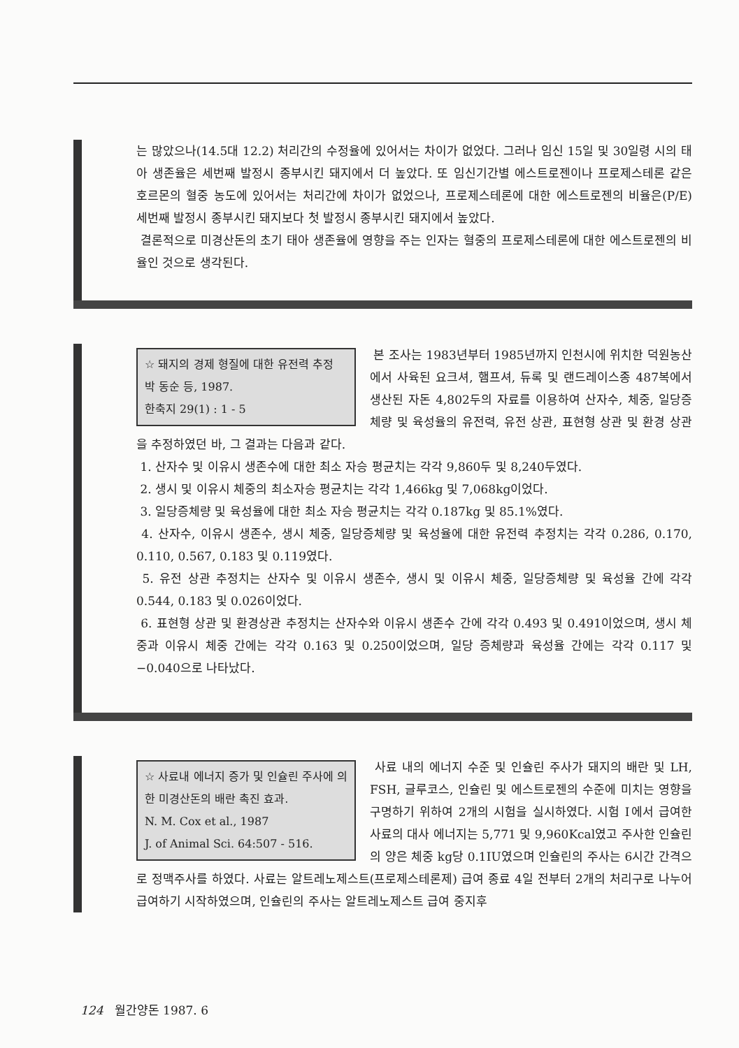는 많았으나(14.5대 12.2) 처리간의 수정율에 있어서는 차이가 없었다. 그러나 임신 15일 및 30일령 시의 태아 생존율은 세번째 발정시 종부시킨 돼지에서 더 높았다. 또 임신기간별 에스트로젠이나 프로제스테론 같은 호르몬의 혈중 농도에 있어서는 처리간에 차이가 없었으나, 프로제스테론에 대한 에스트로젠의 비율은(P/E) 세번째 발정시 종부시킨 돼지보다 첫 발정시 종부시킨 돼지에서 높았다.
결론적으로 미경산돈의 초기 태아 생존율에 영향을 주는 인자는 혈중의 프로제스테론에 대한 에스트로젠의 비율인 것으로 생각된다.
☆ 돼지의 경제 형질에 대한 유전력 추정
박 동순 등, 1987.
한축지 29(1) : 1 - 5
본 조사는 1983년부터 1985년까지 인천시에 위치한 덕원농산에서 사육된 요크셔, 햄프셔, 듀록 및 랜드레이스종 487복에서 생산된 자돈 4,802두의 자료를 이용하여 산자수, 체중, 일당증체량 및 육성율의 유전력, 유전 상관, 표현형 상관 및 환경 상관을 추정하였던 바, 그 결과는 다음과 같다.
1. 산자수 및 이유시 생존수에 대한 최소 자승 평균치는 각각 9,860두 및 8,240두였다.
2. 생시 및 이유시 체중의 최소자승 평균치는 각각 1,466kg 및 7,068kg이었다.
3. 일당증체량 및 육성율에 대한 최소 자승 평균치는 각각 0.187kg 및 85.1%였다.
4. 산자수, 이유시 생존수, 생시 체중, 일당증체량 및 육성율에 대한 유전력 추정치는 각각 0.286, 0.170, 0.110, 0.567, 0.183 및 0.119였다.
5. 유전 상관 추정치는 산자수 및 이유시 생존수, 생시 및 이유시 체중, 일당증체량 및 육성율 간에 각각 0.544, 0.183 및 0.026이었다.
6. 표현형 상관 및 환경상관 추정치는 산자수와 이유시 생존수 간에 각각 0.493 및 0.491이었으며, 생시 체중과 이유시 체중 간에는 각각 0.163 및 0.250이었으며, 일당 증체량과 육성율 간에는 각각 0.117 및 −0.040으로 나타났다.
☆ 사료내 에너지 증가 및 인슐린 주사에 의한 미경산돈의 배란 촉진 효과.
N. M. Cox et al., 1987
J. of Animal Sci. 64:507 - 516.
사료 내의 에너지 수준 및 인슐린 주사가 돼지의 배란 및 LH, FSH, 글루코스, 인슐린 및 에스트로젠의 수준에 미치는 영향을 구명하기 위하여 2개의 시험을 실시하였다. 시험 Ⅰ에서 급여한 사료의 대사 에너지는 5,771 및 9,960Kcal였고 주사한 인슐린의 양은 체중 kg당 0.1IU였으며 인슐린의 주사는 6시간 간격으로 정맥주사를 하였다. 사료는 알트레노제스트(프로제스테론제) 급여 종료 4일 전부터 2개의 처리구로 나누어 급여하기 시작하였으며, 인슐린의 주사는 알트레노제스트 급여 중지후
124 월간양돈 1987. 6